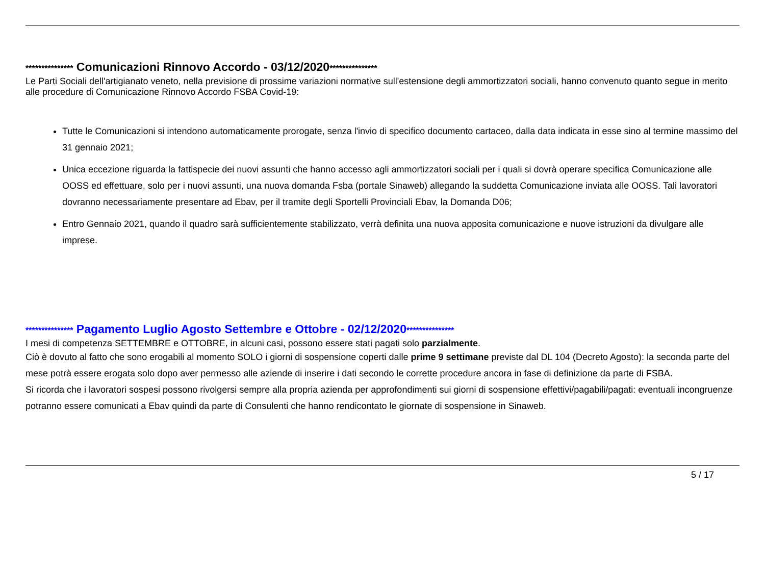*************** Comunicazioni Rinnovo Accordo - 03/12/2020***************
Le Parti Sociali dell'artigianato veneto, nella previsione di prossime variazioni normative sull'estensione degli ammortizzatori sociali, hanno convenuto quanto segue in merito alle procedure di Comunicazione Rinnovo Accordo FSBA Covid-19:
Tutte le Comunicazioni si intendono automaticamente prorogate, senza l'invio di specifico documento cartaceo, dalla data indicata in esse sino al termine massimo del 31 gennaio 2021;
Unica eccezione riguarda la fattispecie dei nuovi assunti che hanno accesso agli ammortizzatori sociali per i quali si dovrà operare specifica Comunicazione alle OOSS ed effettuare, solo per i nuovi assunti, una nuova domanda Fsba (portale Sinaweb) allegando la suddetta Comunicazione inviata alle OOSS. Tali lavoratori dovranno necessariamente presentare ad Ebav, per il tramite degli Sportelli Provinciali Ebav, la Domanda D06;
Entro Gennaio 2021, quando il quadro sarà sufficientemente stabilizzato, verrà definita una nuova apposita comunicazione e nuove istruzioni da divulgare alle imprese.
*************** Pagamento Luglio Agosto Settembre e Ottobre - 02/12/2020***************
I mesi di competenza SETTEMBRE e OTTOBRE, in alcuni casi, possono essere stati pagati solo parzialmente.
Ciò è dovuto al fatto che sono erogabili al momento SOLO i giorni di sospensione coperti dalle prime 9 settimane previste dal DL 104 (Decreto Agosto): la seconda parte del mese potrà essere erogata solo dopo aver permesso alle aziende di inserire i dati secondo le corrette procedure ancora in fase di definizione da parte di FSBA.
Si ricorda che i lavoratori sospesi possono rivolgersi sempre alla propria azienda per approfondimenti sui giorni di sospensione effettivi/pagabili/pagati: eventuali incongruenze potranno essere comunicati a Ebav quindi da parte di Consulenti che hanno rendicontato le giornate di sospensione in Sinaweb.
5 / 17